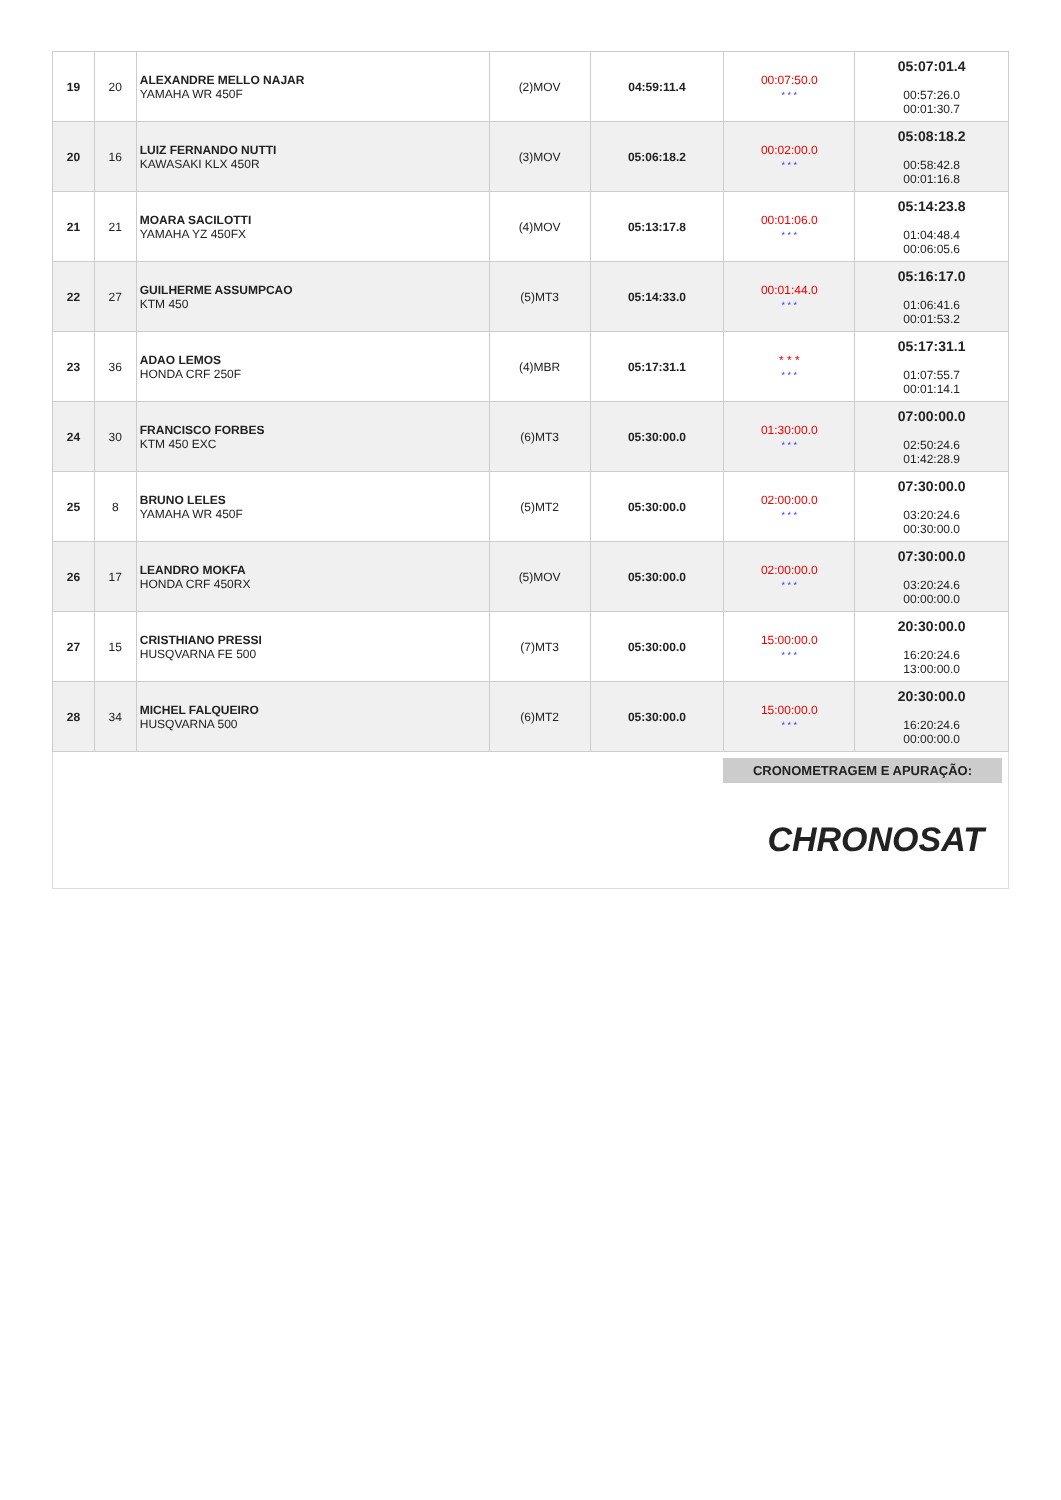| 19 | 20 | ALEXANDRE MELLO NAJAR YAMAHA WR 450F | (2)MOV | 04:59:11.4 | 00:07:50.0 * * * | 05:07:01.4 00:57:26.0 00:01:30.7 |
| 20 | 16 | LUIZ FERNANDO NUTTI KAWASAKI KLX 450R | (3)MOV | 05:06:18.2 | 00:02:00.0 * * * | 05:08:18.2 00:58:42.8 00:01:16.8 |
| 21 | 21 | MOARA SACILOTTI YAMAHA YZ 450FX | (4)MOV | 05:13:17.8 | 00:01:06.0 * * * | 05:14:23.8 01:04:48.4 00:06:05.6 |
| 22 | 27 | GUILHERME ASSUMPCAO KTM 450 | (5)MT3 | 05:14:33.0 | 00:01:44.0 * * * | 05:16:17.0 01:06:41.6 00:01:53.2 |
| 23 | 36 | ADAO LEMOS HONDA CRF 250F | (4)MBR | 05:17:31.1 | * * * * * * | 05:17:31.1 01:07:55.7 00:01:14.1 |
| 24 | 30 | FRANCISCO FORBES KTM 450 EXC | (6)MT3 | 05:30:00.0 | 01:30:00.0 * * * | 07:00:00.0 02:50:24.6 01:42:28.9 |
| 25 | 8 | BRUNO LELES YAMAHA WR 450F | (5)MT2 | 05:30:00.0 | 02:00:00.0 * * * | 07:30:00.0 03:20:24.6 00:30:00.0 |
| 26 | 17 | LEANDRO MOKFA HONDA CRF 450RX | (5)MOV | 05:30:00.0 | 02:00:00.0 * * * | 07:30:00.0 03:20:24.6 00:00:00.0 |
| 27 | 15 | CRISTHIANO PRESSI HUSQVARNA FE 500 | (7)MT3 | 05:30:00.0 | 15:00:00.0 * * * | 20:30:00.0 16:20:24.6 13:00:00.0 |
| 28 | 34 | MICHEL FALQUEIRO HUSQVARNA 500 | (6)MT2 | 05:30:00.0 | 15:00:00.0 * * * | 20:30:00.0 16:20:24.6 00:00:00.0 |
CRONOMETRAGEM E APURAÇÃO:
CHRONOSAT